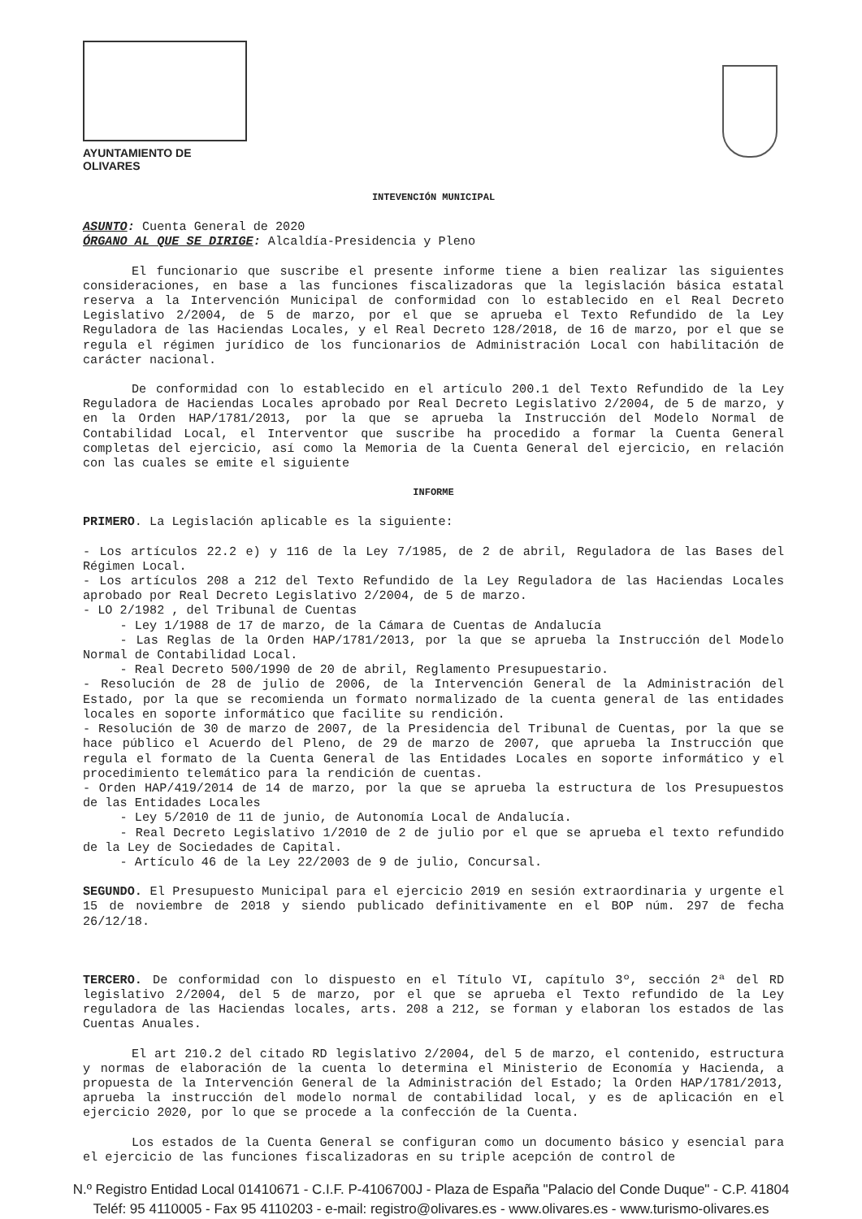AYUNTAMIENTO DE OLIVARES
INTEVENCIÓN MUNICIPAL
ASUNTO: Cuenta General de 2020
ÓRGANO AL QUE SE DIRIGE: Alcaldía-Presidencia y Pleno
El funcionario que suscribe el presente informe tiene a bien realizar las siguientes consideraciones, en base a las funciones fiscalizadoras que la legislación básica estatal reserva a la Intervención Municipal de conformidad con lo establecido en el Real Decreto Legislativo 2/2004, de 5 de marzo, por el que se aprueba el Texto Refundido de la Ley Reguladora de las Haciendas Locales, y el Real Decreto 128/2018, de 16 de marzo, por el que se regula el régimen jurídico de los funcionarios de Administración Local con habilitación de carácter nacional.
De conformidad con lo establecido en el artículo 200.1 del Texto Refundido de la Ley Reguladora de Haciendas Locales aprobado por Real Decreto Legislativo 2/2004, de 5 de marzo, y en la Orden HAP/1781/2013, por la que se aprueba la Instrucción del Modelo Normal de Contabilidad Local, el Interventor que suscribe ha procedido a formar la Cuenta General completas del ejercicio, así como la Memoria de la Cuenta General del ejercicio, en relación con las cuales se emite el siguiente
INFORME
PRIMERO. La Legislación aplicable es la siguiente:
- Los artículos 22.2 e) y 116 de la Ley 7/1985, de 2 de abril, Reguladora de las Bases del Régimen Local.
- Los artículos 208 a 212 del Texto Refundido de la Ley Reguladora de las Haciendas Locales aprobado por Real Decreto Legislativo 2/2004, de 5 de marzo.
- LO 2/1982 , del Tribunal de Cuentas
   - Ley 1/1988 de 17 de marzo, de la Cámara de Cuentas de Andalucía
   - Las Reglas de la Orden HAP/1781/2013, por la que se aprueba la Instrucción del Modelo Normal de Contabilidad Local.
   - Real Decreto 500/1990 de 20 de abril, Reglamento Presupuestario.
- Resolución de 28 de julio de 2006, de la Intervención General de la Administración del Estado, por la que se recomienda un formato normalizado de la cuenta general de las entidades locales en soporte informático que facilite su rendición.
- Resolución de 30 de marzo de 2007, de la Presidencia del Tribunal de Cuentas, por la que se hace público el Acuerdo del Pleno, de 29 de marzo de 2007, que aprueba la Instrucción que regula el formato de la Cuenta General de las Entidades Locales en soporte informático y el procedimiento telemático para la rendición de cuentas.
- Orden HAP/419/2014 de 14 de marzo, por la que se aprueba la estructura de los Presupuestos de las Entidades Locales
   - Ley 5/2010 de 11 de junio, de Autonomía Local de Andalucía.
   - Real Decreto Legislativo 1/2010 de 2 de julio por el que se aprueba el texto refundido de la Ley de Sociedades de Capital.
   - Artículo 46 de la Ley 22/2003 de 9 de julio, Concursal.
SEGUNDO. El Presupuesto Municipal para el ejercicio 2019 en sesión extraordinaria y urgente el 15 de noviembre de 2018 y siendo publicado definitivamente en el BOP núm. 297 de fecha 26/12/18.
TERCERO. De conformidad con lo dispuesto en el Título VI, capítulo 3º, sección 2ª del RD legislativo 2/2004, del 5 de marzo, por el que se aprueba el Texto refundido de la Ley reguladora de las Haciendas locales, arts. 208 a 212, se forman y elaboran los estados de las Cuentas Anuales.
El art 210.2 del citado RD legislativo 2/2004, del 5 de marzo, el contenido, estructura y normas de elaboración de la cuenta lo determina el Ministerio de Economía y Hacienda, a propuesta de la Intervención General de la Administración del Estado; la Orden HAP/1781/2013, aprueba la instrucción del modelo normal de contabilidad local, y es de aplicación en el ejercicio 2020, por lo que se procede a la confección de la Cuenta.
Los estados de la Cuenta General se configuran como un documento básico y esencial para el ejercicio de las funciones fiscalizadoras en su triple acepción de control de
N.º Registro Entidad Local 01410671 - C.I.F. P-4106700J - Plaza de España "Palacio del Conde Duque" - C.P. 41804
Teléf: 95 4110005 - Fax 95 4110203 - e-mail: registro@olivares.es - www.olivares.es - www.turismo-olivares.es